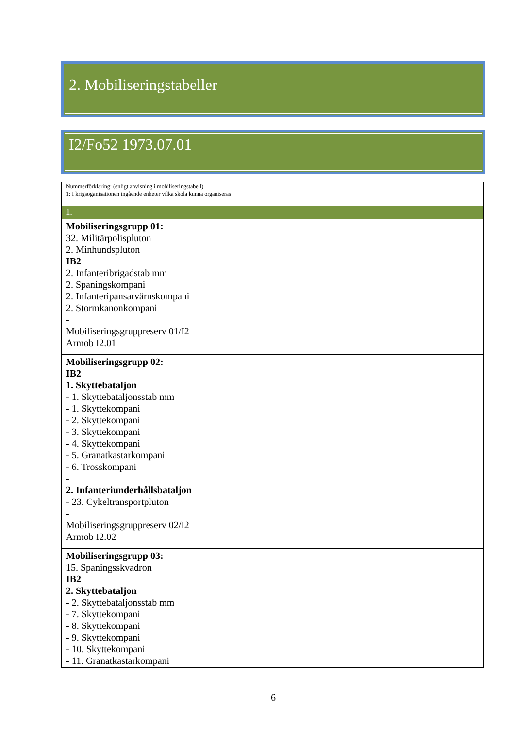2. Mobiliseringstabeller
I2/Fo52 1973.07.01
| Nummerförklaring: (enligt anvisning i mobiliseringstabell) 1: I krigsoganisationen ingående enheter vilka skola kunna organiseras |
| 1. |
| Mobiliseringsgrupp 01: 32. Militärpolispluton 2. Minhundspluton IB2 2. Infanteribrigadstab mm 2. Spaningskompani 2. Infanteripansarvärnskompani 2. Stormkanonkompani - Mobiliseringsgruppreserv 01/I2 Armob I2.01 |
| Mobiliseringsgrupp 02: IB2 1. Skyttebataljon - 1. Skyttebataljonsstab mm - 1. Skyttekompani - 2. Skyttekompani - 3. Skyttekompani - 4. Skyttekompani - 5. Granatkastarkompani - 6. Trosskompani - 2. Infanteriunderhållsbataljon - 23. Cykeltransportpluton - Mobiliseringsgruppreserv 02/I2 Armob I2.02 |
| Mobiliseringsgrupp 03: 15. Spaningsskvadron IB2 2. Skyttebataljon - 2. Skyttebataljonsstab mm - 7. Skyttekompani - 8. Skyttekompani - 9. Skyttekompani - 10. Skyttekompani - 11. Granatkastarkompani |
6